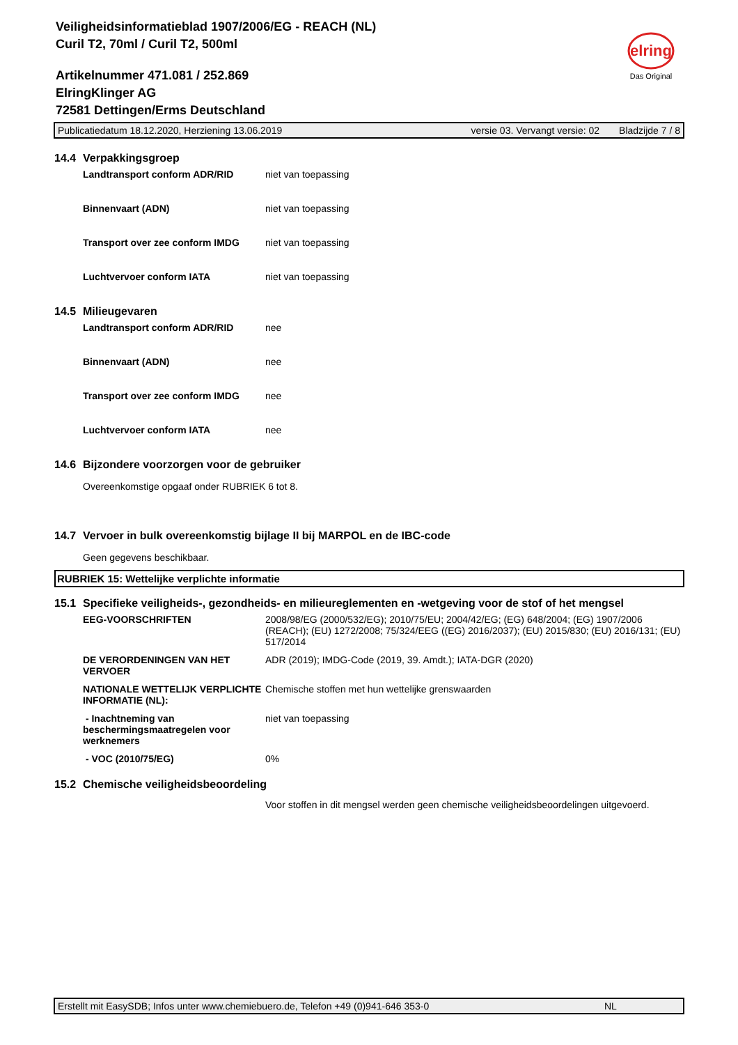Veiligheidsinformatieblad 1907/2006/EG - REACH (NL)
Curil T2, 70ml / Curil T2, 500ml
Artikelnummer 471.081 / 252.869
ElringKlinger AG
72581 Dettingen/Erms Deutschland
elring
Das Original
Publicatiedatum 18.12.2020, Herziening 13.06.2019 versie 03. Vervangt versie: 02 Bladzijde 7 / 8
14.4 Verpakkingsgroep
| Landtransport conform ADR/RID | niet van toepassing |
| Binnenvaart (ADN) | niet van toepassing |
| Transport over zee conform IMDG | niet van toepassing |
| Luchtvervoer conform IATA | niet van toepassing |
14.5 Milieugevaren
| Landtransport conform ADR/RID | nee |
| Binnenvaart (ADN) | nee |
| Transport over zee conform IMDG | nee |
| Luchtvervoer conform IATA | nee |
14.6 Bijzondere voorzorgen voor de gebruiker
Overeenkomstige opgaaf onder RUBRIEK 6 tot 8.
14.7 Vervoer in bulk overeenkomstig bijlage II bij MARPOL en de IBC-code
Geen gegevens beschikbaar.
RUBRIEK 15: Wettelijke verplichte informatie
15.1 Specifieke veiligheids-, gezondheids- en milieureglementen en -wetgeving voor de stof of het mengsel
| EEG-VOORSCHRIFTEN | 2008/98/EG (2000/532/EG); 2010/75/EU; 2004/42/EG; (EG) 648/2004; (EG) 1907/2006 (REACH); (EU) 1272/2008; 75/324/EEG ((EG) 2016/2037); (EU) 2015/830; (EU) 2016/131; (EU) 517/2014 |
| DE VERORDENINGEN VAN HET VERVOER | ADR (2019); IMDG-Code (2019, 39. Amdt.); IATA-DGR (2020) |
| NATIONALE WETTELIJK VERPLICHTE INFORMATIE (NL): | Chemische stoffen met hun wettelijke grenswaarden |
| - Inachtneming van beschermingsmaatregelen voor werknemers | niet van toepassing |
| - VOC (2010/75/EG) | 0% |
15.2 Chemische veiligheidsbeoordeling
Voor stoffen in dit mengsel werden geen chemische veiligheidsbeoordelingen uitgevoerd.
Erstellt mit EasySDB; Infos unter www.chemiebuero.de, Telefon +49 (0)941-646 353-0 NL